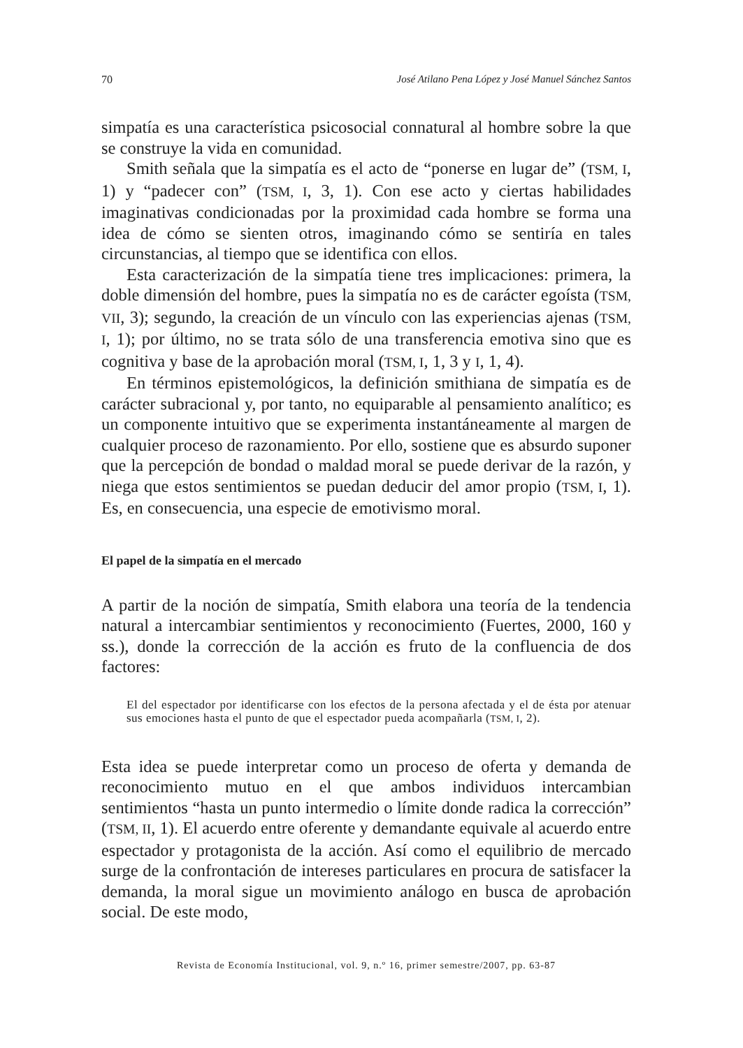70 José Atilano Pena López y José Manuel Sánchez Santos
simpatía es una característica psicosocial connatural al hombre sobre la que se construye la vida en comunidad.
Smith señala que la simpatía es el acto de “ponerse en lugar de” (TSM, I, 1) y “padecer con” (TSM, I, 3, 1). Con ese acto y ciertas habilidades imaginativas condicionadas por la proximidad cada hombre se forma una idea de cómo se sienten otros, imaginando cómo se sentiría en tales circunstancias, al tiempo que se identifica con ellos.
Esta caracterización de la simpatía tiene tres implicaciones: primera, la doble dimensión del hombre, pues la simpatía no es de carácter egoísta (TSM, VII, 3); segundo, la creación de un vínculo con las experiencias ajenas (TSM, I, 1); por último, no se trata sólo de una transferencia emotiva sino que es cognitiva y base de la aprobación moral (TSM, I, 1, 3 y I, 1, 4).
En términos epistemológicos, la definición smithiana de simpatía es de carácter subracional y, por tanto, no equiparable al pensamiento analítico; es un componente intuitivo que se experimenta instantáneamente al margen de cualquier proceso de razonamiento. Por ello, sostiene que es absurdo suponer que la percepción de bondad o maldad moral se puede derivar de la razón, y niega que estos sentimientos se puedan deducir del amor propio (TSM, I, 1). Es, en consecuencia, una especie de emotivismo moral.
El papel de la simpatía en el mercado
A partir de la noción de simpatía, Smith elabora una teoría de la tendencia natural a intercambiar sentimientos y reconocimiento (Fuertes, 2000, 160 y ss.), donde la corrección de la acción es fruto de la confluencia de dos factores:
El del espectador por identificarse con los efectos de la persona afectada y el de ésta por atenuar sus emociones hasta el punto de que el espectador pueda acompañarla (TSM, I, 2).
Esta idea se puede interpretar como un proceso de oferta y demanda de reconocimiento mutuo en el que ambos individuos intercambian sentimientos “hasta un punto intermedio o límite donde radica la corrección” (TSM, II, 1). El acuerdo entre oferente y demandante equivale al acuerdo entre espectador y protagonista de la acción. Así como el equilibrio de mercado surge de la confrontación de intereses particulares en procura de satisfacer la demanda, la moral sigue un movimiento análogo en busca de aprobación social. De este modo,
Revista de Economía Institucional, vol. 9, n.º 16, primer semestre/2007, pp. 63-87